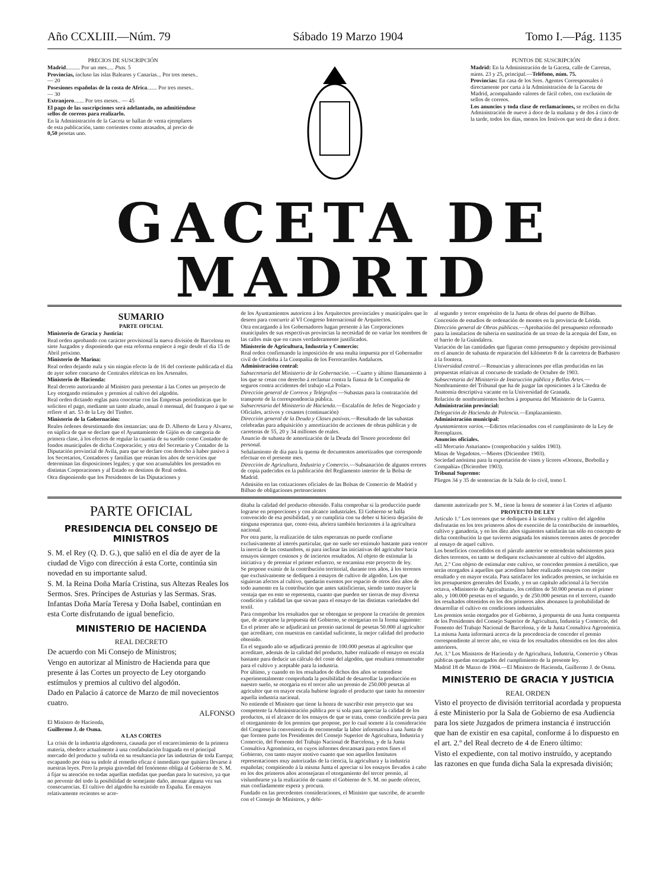Año CCXLIII.—Núm. 79 Sábado 19 Marzo 1904 Tomo I.—Pág. 1135
PRECIOS DE SUSCRIPCIÓN
Madrid.......... Por un mes..... Ptas. 5
Provincias, incluso las islas Baleares y Canarias... Por tres meses.. — 20
Posesiones españolas de la costa de Africa....... Por tres meses.. — 30
Extranjero....... Por tres meses.. — 45
El pago de las suscripciones será adelantado, no admitiéndose sellos de correos para realizarlo.
En la Administración de la Gaceta se hallan de venta ejemplares de esta publicación, tanto corrientes como atrasados, al precio de 0,50 pesetas uno.
PUNTOS DE SUSCRIPCIÓN
Madrid: En la Administración de la Gaceta, calle de Carretas, núms. 23 y 25, principal.—Teléfono, núm. 75.
Provincias: En casa de los Sres. Agentes Corresponsales ó directamente por carta á la Administración de la Gaceta de Madrid, acompañando valores de fácil cobro, con exclusión de sellos de correos.
Los anuncios y toda clase de reclamaciones, se reciben en dicha Administración de nueve á doce de la mañana y de dos á cinco de la tarde, todos los días, menos los festivos que será de diez á doce.
GACETA DE MADRID
SUMARIO
PARTE OFICIAL
Ministerio de Gracia y Justicia:
Real orden aprobando con carácter provisional la nueva división de Barcelona en siete Juzgados y disponiendo que esta reforma empiece á regir desde el día 15 de Abril próximo.
Ministerio de Marina:
Real orden dejando nula y sin ningún efecto la de 16 del corriente publicada el día de ayer sobre concurso de Centrales elétricas en los Arsenales.
Ministerio de Hacienda:
Real decreto autorizando al Ministro para presentar á las Cortes un proyecto de Ley otorgando estímulos y premios al cultivo del algodón.
Real orden dictando reglas para concertar con las Empresas periodísticas que lo soliciten el pago, mediante un tanto alzado, anual ó mensual, del franqueo á que se refiere el art. 53 de la Ley del Timbre.
Ministerio de la Gobernación:
Reales órdenes desestimando dos instancias: una de D. Alberto de Lera y Alvarez, en súplica de que se declare que el Ayuntamiento de Gijón es de categoría de primera clase, á los efectos de regular la cuantía de su sueldo como Contador de fondos municipales de dicha Corporación; y otra del Secretario y Contador de la Diputación provincial de Avila, para que se declare con derecho á haber pasivo á los Secretarios, Contadores y familias que reúnan los años de servicios que determinan las disposiciones legales; y que son acumulables los prestados en distintas Corporaciones y al Estado en destinos de Real orden.
Otra disponiendo que los Presidentes de las Diputaciones y
de los Ayuntamientos autoricen á los Arquitectos provinciales y municipales que lo deseen para concurrir al VI Congreso Internacional de Arquitectos.
Otra encargando á los Gobernadores hagan presente á las Corporaciones municipales de sus respectivas provincias la necesidad de no variar los nombres de las calles más que en casos verdaderamente justificados.
Ministerio de Agricultura, Industria y Comercio:
Real orden confirmando la imposición de una multa impuesta por el Gobernador civil de Córdoba á la Compañía de los Ferrocarriles Andaluces.
Administración central:
Subsecretaría del Ministerio de la Gobernación. —Cuarto y último llamamiento á los que se crean con derecho á reclamar contra la fianza de la Compañía de seguros contra accidentes del trabajo «La Polar».
Dirección general de Correos y Telégrafos —Subastas para la contratación del transporte de la correspondencia pública.
Subsecretaría del Ministerio de Hacienda.—Escalafón de Jefes de Negociado y Oficiales, activos y cesantes (continuación)
Dirección general de la Deuda y Clases pasivas.—Resultado de las subastas celebradas para adquisición y amortización de acciones de obras públicas y de carreteras de 55, 20 y 34 millones de reales.
Anuncio de subasta de amortización de la Deuda del Tesoro procedente del personal.
Señalamiento de día para la quema de documentos amortizados que corresponde efectuar en el presente mes.
Dirección de Agricultura, Industria y Comercio.—Subsanación de algunos errores de copia padecidos en la publicación del Reglamento interior de la Bolsa de Madrid.
Admisión en las cotizaciones oficiales de las Bolsas de Comercio de Madrid y Bilbao de obligaciones pertenecientes
al segundo y tercer empréstito de la Junta de obras del puerto de Bilbao.
Concesión de estudios de ordenación de montes en la provincia de Lérida.
Dirección general de Obras públicas.—Aprobación del presupuesto reformado para la instalacion de tubería en sustitución de un trozo de la acequia del Este, en el barrio de la Guindalera.
Variación de las cantidades que figuran como presupuesto y depósito provisional en el anuncio de subasta de reparación del kilómetro 8 de la carretera de Barbastro á la frontera.
Universidad central.—Renuncias y alteraciones por ellas producidas en las propuestas relativas al concurso de traslado de Octubre de 1903.
Subsecretaría del Ministerio de Instrucción pública y Bellas Artes.—Nombramiento del Tribunal que ha de juzgar las oposiciones á la Cátedra de Anatomía descriptiva vacante en la Universidad de Granada.
Relación de nombramientos hechos á propuesta del Ministerio de la Guerra.
Administración provincial:
Delegación de Hacienda de Palencia.—Emplazamiento.
Administración municipal:
Ayuntamientos varios.—Edictos relacionados con el cumplimiento de la Ley de Reemplazos.
Anuncios oficiales.
«El Mercurio Asturiano» (comprobación y saldos 1903).
Minas de Vegadotos.—Mieres (Diciembre 1903).
Sociedad anónima para la exportación de vinos y licores «Oronoz, Borbolla y Compañía» (Diciembre 1903).
Tribunal Supremo:
Pliegos 34 y 35 de sentencias de la Sala de lo civil, tomo I.
PARTE OFICIAL
PRESIDENCIA DEL CONSEJO DE MINISTROS
S. M. el Rey (Q. D. G.), que salió en el día de ayer de la ciudad de Vigo con dirección á esta Corte, continúa sin novedad en su importante salud.
S. M. la Reina Doña María Cristina, sus Altezas Reales los Sermos. Sres. Príncipes de Asturias y las Sermas. Sras. Infantas Doña María Teresa y Doña Isabel, continúan en esta Corte disfrutando de igual beneficio.
MINISTERIO DE HACIENDA
REAL DECRETO
De acuerdo con Mi Consejo de Ministros;
Vengo en autorizar al Ministro de Hacienda para que presente á las Cortes un proyecto de Ley otorgando estímulos y premios al cultivo del algodón.
Dado en Palacio á catorce de Marzo de mil novecientos cuatro.
ALFONSO
El Ministro de Hacienda,
Guillermo J. de Osma.
A LAS CORTES
La crisis de la industria algodonera, causada por el encarecimiento de la primera materia, obedece actualmente á una confabulación fraguada en el principal mercado del producto y sufrida en su resultancia por las industrias de toda Europa; escapando por ésta su índole al remedio eficaz é inmediato que quisiera llevarse á nuestras leyes. Pero la propia gravedad del fenómeno obliga al Gobierno de S. M. á fijar su atención en todas aquellas medidas que puedan para lo sucesivo, ya que no prevenir del todo la posibilidad de semejante daño, atenuar alguna vez sus consecuencias. El cultivo del algodón ha existido en España. En ensayos relativamente recientes se acre-
ditaba la calidad del producto obtenido. Falta comprobar si la producción puede lograrse en proporciones y con alcance industriales. El Gobierno se halla convencido de esa posibilidad, y no cumpliría con su deber si hiciera dejación de ninguna esperanza que, como ésta, abriera también horizontes á la agricultura nacional.
Por otra parte, la realización de tales esperanzas no puede confiarse exclusivamente al interés particular, que no suele ser estímulo bastante para vencer la inercia de las costumbres, ni para inclinar las iniciativas del agricultor hacia ensayos siempre costosos y de inciertos resultados. Al objeto de estimular la iniciativa y de premiar el primer esfuerzo, se encamina este proyecto de ley.
Se propone eximir de la contribución territorial, durante tres años, á los terrenos que exclusivamente se dediquen á ensayos de cultivo de algodón. Los que siguieran afectos al cultivo, quedarán exentos por espacio de otros diez años de todo aumento en la contribución que antes satisficieran, siendo tanto mayor la ventaja que en esto se representa, cuanto que pueden ser tierras de muy diversa condición y calidad las que sirvan para el ensayo de las distintas variedades del textil.
Para comprobar los resultados que se obtengan se propone la creación de premios que, de aceptarse la propuesta del Gobierno, se otorgarían en la forma siguiente:
En el primer año se adjudicará un premio nacional de pesetas 50.000 al agricultor que acreditare, con muestras en cantidad suficiente, la mejor calidad del producto obtenido.
En el segundo año se adjudicará premio de 100.000 pesetas al agricultor que acreditare, además de la calidad del producto, haber realizado el ensayo en escala bastante para deducir un cálculo del coste del algodón, que resultara remunerador para el cultivo y aceptable para la industria.
Por último, y cuando en los resultados de dichos dos años se entendiese experimentalmente comprobada la posibilidad de desarrollar la producción en nuestro suelo, se otorgaría en el tercer año un premio de 250.000 pesetas al agricultor que en mayor escala hubiese logrado el producto que tanto ha menester aquella industria nacional.
No entiende el Ministro que tiene la honra de suscribir este proyecto que sea competente la Administración pública por sí sola para apreciar la calidad de los productos, ni el alcance de los ensayos de que se trata, como condición previa para el otorgamiento de los premios que propone, por lo cual somete á la consideración del Congreso la conveniencia de encomendar la labor informativa á una Junta de que formen parte los Presidentes del Consejo Superior de Agricultura, Industria y Comercio, del Fomento del Trabajo Nacional de Barcelona, y de la Junta Consultiva Agronómica, en cuyos informes descansará para estos fines el Gobierno, con tanto mayor motivo cuanto que son aquellos Institutos representaciones muy autorizadas de la ciencia, la agricultura y la industria españolas; compitiendo á la misma Junta el apreciar si los ensayos llevados á cabo en los dos primeros años aconsejaran el otorgamiento del tercer premio, al vislumbrarse ya la realización de cuanto el Gobierno de S. M. no puede ofrecer, mas confiadamente espera y procura.
Fundado en las precedentes consideraciones, el Ministro que suscribe, de acuerdo con el Consejo de Ministros, y debi-
damente autorizado por S. M., tiene la honra de someter á las Cortes el adjunto
PROYECTO DE LEY
Artículo 1.º Los terrenos que se dediquen á la siembra y cultivo del algodón disfrutarán en los tres primeros años de exención de la contribución de inmuebles, cultivo y ganadería, y en los diez años siguientes satisfarán tan sólo en concepto de dicha contribución la que tuvieren asignada los mismos terrenos antes de proceder al ensayo de aquel cultivo.
Los beneficios concedidos en el párrafo anterior se entenderán subsistentes para dichos terrenos, en tanto se dediquen exclusivamente al cultivo del algodón.
Art. 2.º Con objeto de estimular este cultivo, se conceden premios á metálico, que serán otorgados á aquellos que acrediten haber realizado ensayos con mejor resultado y en mayor escala. Para satisfacer los indicados premios, se incluirán en los presupuestos generales del Estado, y en un capítulo adicional á la Sección octava, «Ministerio de Agricultura», los créditos de 50.000 pesetas en el primer año, y 100.000 pesetas en el segundo, y de 250.000 pesetas en el tercero, cuando los resultados obtenidos en los dos primeros años abonasen la probabilidad de desarrollar el cultivo en condiciones industriales.
Los premios serán otorgados por el Gobierno, á propuesta de una Junta compuesta de los Presidentes del Consejo Superior de Agricultura, Industria y Comercio, del Fomento del Trabajo Nacional de Barcelona, y de la Junta Consultiva Agronómica.
La misma Junta informará acerca de la procedencia de conceder el premio correspondiente al tercer año, en vista de los resultados obtenidos en los dos años anteriores.
Art. 3.º Los Ministros de Hacienda y de Agricultura, Industria, Comercio y Obras públicas quedan encargados del cumplimiento de la presente ley.
Madrid 18 de Marzo de 1904.—El Ministro de Hacienda, Guillermo J. de Osma.
MINISTERIO DE GRACIA Y JUSTICIA
REAL ORDEN
Visto el proyecto de división territorial acordada y propuesta á este Ministerio por la Sala de Gobierno de esa Audiencia para los siete Juzgados de primera instancia é instrucción que han de existir en esa capital, conforme á lo dispuesto en el art. 2.º del Real decreto de 4 de Enero último:
Visto el expediente, con tal motivo instruído, y aceptando las razones en que funda dicha Sala la expresada división;